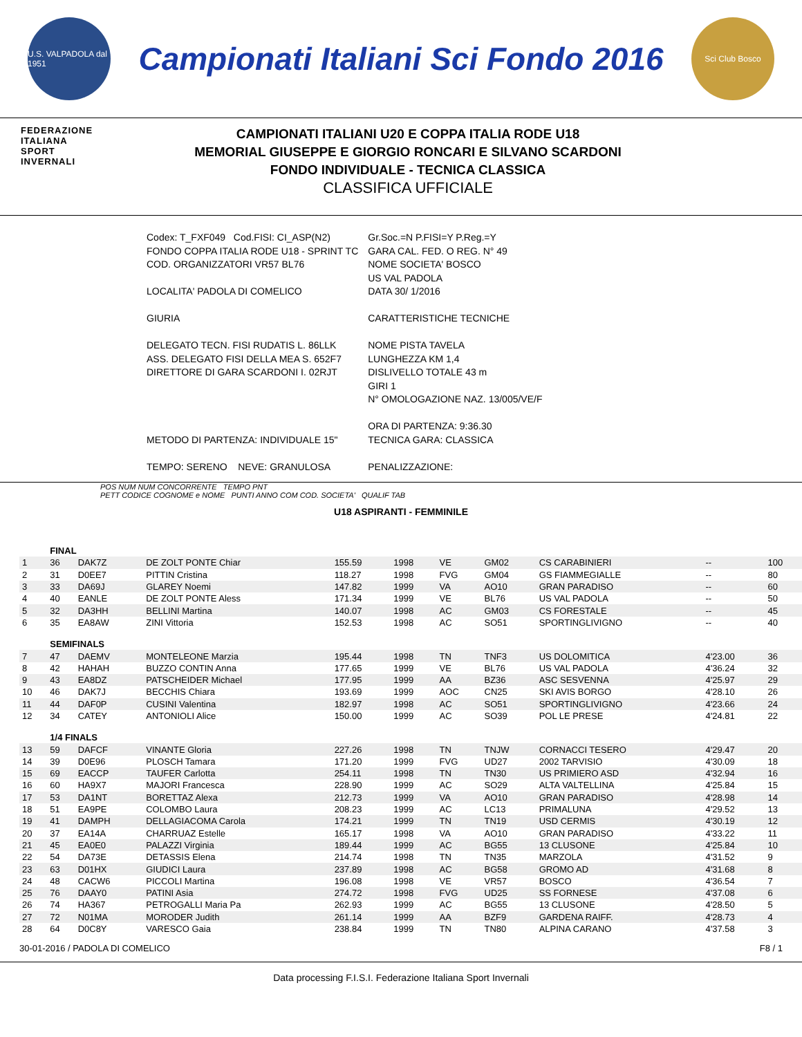U.S. VALPADOLA dal 1951
Campionati Italiani Sci Fondo 2016
Sci Club Bosco
FEDERAZIONE
ITALIANA
SPORT
INVERNALI
CAMPIONATI ITALIANI U20 E COPPA ITALIA RODE U18
MEMORIAL GIUSEPPE E GIORGIO RONCARI E SILVANO SCARDONI
FONDO INDIVIDUALE - TECNICA CLASSICA
CLASSIFICA UFFICIALE
| Codex: T_FXF049 Cod.FISI: CI_ASP(N2) FONDO COPPA ITALIA RODE U18 - SPRINT TC COD. ORGANIZZATORI VR57 BL76 LOCALITA' PADOLA DI COMELICO GIURIA DELEGATO TECN. FISI RUDATIS L. 86LLK ASS. DELEGATO FISI DELLA MEA S. 652F7 DIRETTORE DI GARA SCARDONI I. 02RJT METODO DI PARTENZA: INDIVIDUALE 15" TEMPO: SERENO NEVE: GRANULOSA | Gr.Soc.=N P.FISI=Y P.Reg.=Y GARA CAL. FED. O REG. N° 49 NOME SOCIETA' BOSCO US VAL PADOLA DATA 30/ 1/2016 CARATTERISTICHE TECNICHE NOME PISTA TAVELA LUNGHEZZA KM 1,4 DISLIVELLO TOTALE 43 m GIRI 1 N° OMOLOGAZIONE NAZ. 13/005/VE/F ORA DI PARTENZA: 9:36.30 TECNICA GARA: CLASSICA PENALIZZAZIONE: |
POS NUM NUM CONCORRENTE TEMPO PNT
PETT CODICE COGNOME e NOME PUNTI ANNO COM COD. SOCIETA' QUALIF TAB
U18 ASPIRANTI - FEMMINILE
| | FINAL | | | | | | | | | |
| 1 | 36 | DAK7Z | DE ZOLT PONTE Chiar | 155.59 | 1998 | VE | GM02 | CS CARABINIERI | -- | 100 |
| 2 | 31 | D0EE7 | PITTIN Cristina | 118.27 | 1998 | FVG | GM04 | GS FIAMMEGIALLE | -- | 80 |
| 3 | 33 | DA69J | GLAREY Noemi | 147.82 | 1999 | VA | AO10 | GRAN PARADISO | -- | 60 |
| 4 | 40 | EANLE | DE ZOLT PONTE Aless | 171.34 | 1999 | VE | BL76 | US VAL PADOLA | -- | 50 |
| 5 | 32 | DA3HH | BELLINI Martina | 140.07 | 1998 | AC | GM03 | CS FORESTALE | -- | 45 |
| 6 | 35 | EA8AW | ZINI Vittoria | 152.53 | 1998 | AC | SO51 | SPORTINGLIVIGNO | -- | 40 |
| | SEMIFINALS | | | | | | | | | |
| 7 | 47 | DAEMV | MONTELEONE Marzia | 195.44 | 1998 | TN | TNF3 | US DOLOMITICA | 4'23.00 | 36 |
| 8 | 42 | HAHAH | BUZZO CONTIN Anna | 177.65 | 1999 | VE | BL76 | US VAL PADOLA | 4'36.24 | 32 |
| 9 | 43 | EA8DZ | PATSCHEIDER Michael | 177.95 | 1999 | AA | BZ36 | ASC SESVENNA | 4'25.97 | 29 |
| 10 | 46 | DAK7J | BECCHIS Chiara | 193.69 | 1999 | AOC | CN25 | SKI AVIS BORGO | 4'28.10 | 26 |
| 11 | 44 | DAF0P | CUSINI Valentina | 182.97 | 1998 | AC | SO51 | SPORTINGLIVIGNO | 4'23.66 | 24 |
| 12 | 34 | CATEY | ANTONIOLI Alice | 150.00 | 1999 | AC | SO39 | POL LE PRESE | 4'24.81 | 22 |
| | 1/4 FINALS | | | | | | | | | |
| 13 | 59 | DAFCF | VINANTE Gloria | 227.26 | 1998 | TN | TNJW | CORNACCI TESERO | 4'29.47 | 20 |
| 14 | 39 | D0E96 | PLOSCH Tamara | 171.20 | 1999 | FVG | UD27 | 2002 TARVISIO | 4'30.09 | 18 |
| 15 | 69 | EACCP | TAUFER Carlotta | 254.11 | 1998 | TN | TN30 | US PRIMIERO ASD | 4'32.94 | 16 |
| 16 | 60 | HA9X7 | MAJORI Francesca | 228.90 | 1999 | AC | SO29 | ALTA VALTELLINA | 4'25.84 | 15 |
| 17 | 53 | DA1NT | BORETTAZ Alexa | 212.73 | 1999 | VA | AO10 | GRAN PARADISO | 4'28.98 | 14 |
| 18 | 51 | EA9PE | COLOMBO Laura | 208.23 | 1999 | AC | LC13 | PRIMALUNA | 4'29.52 | 13 |
| 19 | 41 | DAMPH | DELLAGIACOMA Carola | 174.21 | 1999 | TN | TN19 | USD CERMIS | 4'30.19 | 12 |
| 20 | 37 | EA14A | CHARRUAZ Estelle | 165.17 | 1998 | VA | AO10 | GRAN PARADISO | 4'33.22 | 11 |
| 21 | 45 | EA0E0 | PALAZZI Virginia | 189.44 | 1999 | AC | BG55 | 13 CLUSONE | 4'25.84 | 10 |
| 22 | 54 | DA73E | DETASSIS Elena | 214.74 | 1998 | TN | TN35 | MARZOLA | 4'31.52 | 9 |
| 23 | 63 | D01HX | GIUDICI Laura | 237.89 | 1998 | AC | BG58 | GROMO AD | 4'31.68 | 8 |
| 24 | 48 | CACW6 | PICCOLI Martina | 196.08 | 1998 | VE | VR57 | BOSCO | 4'36.54 | 7 |
| 25 | 76 | DAAY0 | PATINI Asia | 274.72 | 1998 | FVG | UD25 | SS FORNESE | 4'37.08 | 6 |
| 26 | 74 | HA367 | PETROGALLI Maria Pa | 262.93 | 1999 | AC | BG55 | 13 CLUSONE | 4'28.50 | 5 |
| 27 | 72 | N01MA | MORODER Judith | 261.14 | 1999 | AA | BZF9 | GARDENA RAIFF. | 4'28.73 | 4 |
| 28 | 64 | D0C8Y | VARESCO Gaia | 238.84 | 1999 | TN | TN80 | ALPINA CARANO | 4'37.58 | 3 |
30-01-2016 / PADOLA DI COMELICO F8 / 1
Data processing F.I.S.I. Federazione Italiana Sport Invernali